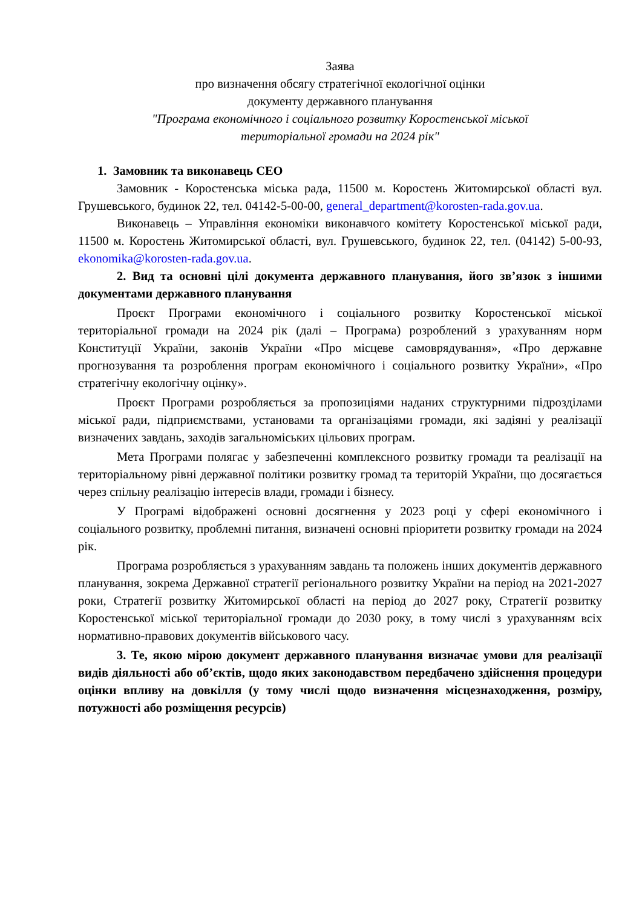Заява
про визначення обсягу стратегічної екологічної оцінки
документу державного планування
"Програма економічного і соціального розвитку Коростенської міської
територіальної громади на 2024 рік"
1. Замовник та виконавець СЕО
Замовник - Коростенська міська рада, 11500 м. Коростень Житомирської області вул. Грушевського, будинок 22, тел. 04142-5-00-00, general_department@korosten-rada.gov.ua.
Виконавець – Управління економіки виконавчого комітету Коростенської міської ради, 11500 м. Коростень Житомирської області, вул. Грушевського, будинок 22, тел. (04142) 5-00-93, ekonomika@korosten-rada.gov.ua.
2. Вид та основні цілі документа державного планування, його зв’язок з іншими документами державного планування
Проєкт Програми економічного і соціального розвитку Коростенської міської територіальної громади на 2024 рік (далі – Програма) розроблений з урахуванням норм Конституції України, законів України «Про місцеве самоврядування», «Про державне прогнозування та розроблення програм економічного і соціального розвитку України», «Про стратегічну екологічну оцінку».
Проєкт Програми розробляється за пропозиціями наданих структурними підрозділами міської ради, підприємствами, установами та організаціями громади, які задіяні у реалізації визначених завдань, заходів загальноміських цільових програм.
Мета Програми полягає у забезпеченні комплексного розвитку громади та реалізації на територіальному рівні державної політики розвитку громад та територій України, що досягається через спільну реалізацію інтересів влади, громади і бізнесу.
У Програмі відображені основні досягнення у 2023 році у сфері економічного і соціального розвитку, проблемні питання, визначені основні пріоритети розвитку громади на 2024 рік.
Програма розробляється з урахуванням завдань та положень інших документів державного планування, зокрема Державної стратегії регіонального розвитку України на період на 2021-2027 роки, Стратегії розвитку Житомирської області на період до 2027 року, Стратегії розвитку Коростенської міської територіальної громади до 2030 року, в тому числі з урахуванням всіх нормативно-правових документів військового часу.
3. Те, якою мірою документ державного планування визначає умови для реалізації видів діяльності або об’єктів, щодо яких законодавством передбачено здійснення процедури оцінки впливу на довкілля (у тому числі щодо визначення місцезнаходження, розміру, потужності або розміщення ресурсів)